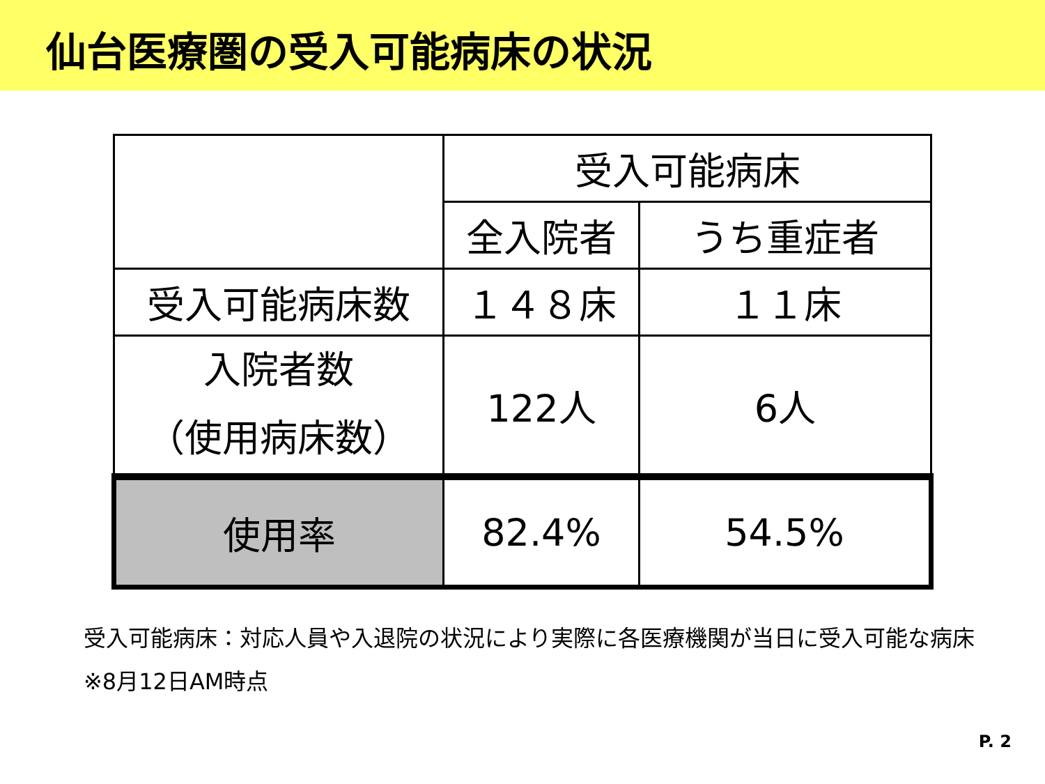仙台医療圏の受入可能病床の状況
| | 受入可能病床 | |
| --- | --- | --- |
| | 全入院者 | うち重症者 |
| 受入可能病床数 | １４８床 | １１床 |
| 入院者数 （使用病床数） | 122人 | 6人 |
| 使用率 | 82.4% | 54.5% |
受入可能病床：対応人員や入退院の状況により実際に各医療機関が当日に受入可能な病床
※8月12日AM時点
P. 2